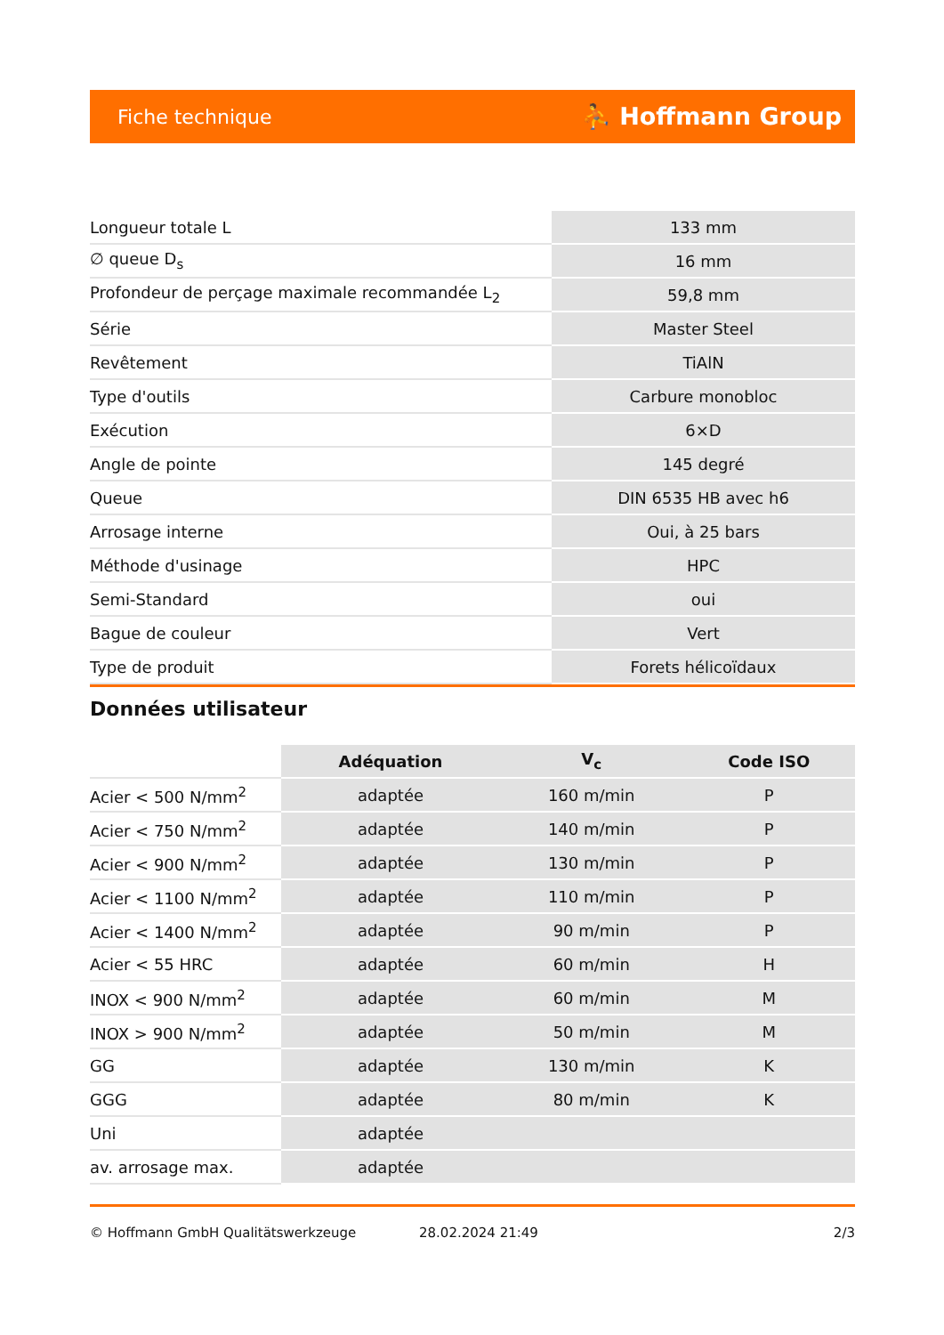Fiche technique ⛹ Hoffmann Group
| Longueur totale L | 133 mm |
| ∅ queue D<sub>s</sub> | 16 mm |
| Profondeur de perçage maximale recommandée L<sub>2</sub> | 59,8 mm |
| Série | Master Steel |
| Revêtement | TiAlN |
| Type d'outils | Carbure monobloc |
| Exécution | 6×D |
| Angle de pointe | 145 degré |
| Queue | DIN 6535 HB avec h6 |
| Arrosage interne | Oui, à 25 bars |
| Méthode d'usinage | HPC |
| Semi-Standard | oui |
| Bague de couleur | Vert |
| Type de produit | Forets hélicoïdaux |
Données utilisateur
| | Adéquation | V<sub>c</sub> | Code ISO |
| --- | --- | --- | --- |
| Acier < 500 N/mm<sup>2</sup> | adaptée | 160 m/min | P |
| Acier < 750 N/mm<sup>2</sup> | adaptée | 140 m/min | P |
| Acier < 900 N/mm<sup>2</sup> | adaptée | 130 m/min | P |
| Acier < 1100 N/mm<sup>2</sup> | adaptée | 110 m/min | P |
| Acier < 1400 N/mm<sup>2</sup> | adaptée | 90 m/min | P |
| Acier < 55 HRC | adaptée | 60 m/min | H |
| INOX < 900 N/mm<sup>2</sup> | adaptée | 60 m/min | M |
| INOX > 900 N/mm<sup>2</sup> | adaptée | 50 m/min | M |
| GG | adaptée | 130 m/min | K |
| GGG | adaptée | 80 m/min | K |
| Uni | adaptée | | |
| av. arrosage max. | adaptée | | |
© Hoffmann GmbH Qualitätswerkzeuge 28.02.2024 21:49 2/3